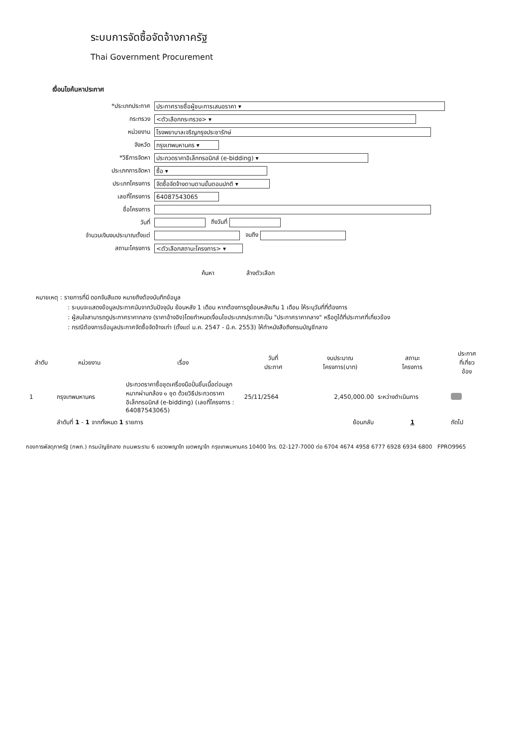ระบบการจัดซื้อจัดจ้างภาครัฐ
Thai Government Procurement
เงื่อนไขค้นหาประกาศ
| *ประเภทประกาศ | ประกาศรายชื่อผู้ชนะการเสนอราคา ▾ |
| กระทรวง | <ตัวเลือกกระทรวง> ▾ |
| หน่วยงาน | โรงพยาบาลเจริญกรุงประชารักษ์ |
| จังหวัด | กรุงเทพมหานคร ▾ |
| *วิธีการจัดหา | ประกวดราคาอิเล็กทรอนิกส์ (e-bidding) ▾ |
| ประเภทการจัดหา | ซื้อ ▾ |
| ประเภทโครงการ | จัดซื้อจัดจ้างตามตามขั้นตอนปกติ ▾ |
| เลขที่โครงการ | 64087543065 |
| ชื่อโครงการ | |
| วันที่ | ถึงวันที่ |
| จำนวนเงินงบประมาณตั้งแต่ | จนถึง |
| สถานะโครงการ | <ตัวเลือกสถานะโครงการ> ▾ |
ค้นหา ล้างตัวเลือก
หมายเหตุ : รายการที่มี ดอกจันสีแดง หมายถึงต้องบันทึกข้อมูล
: ระบบจะแสดงข้อมูลประกาศนับจากวันปัจจุบัน ย้อนหลัง 1 เดือน หากต้องการดูย้อนหลังเกิน 1 เดือน ให้ระบุวันที่ที่ต้องการ
: ผู้สนใจสามารถดูประกาศราคากลาง (ราคาอ้างอิง)โดยกำหนดเงื่อนไขประเภทประกาศเป็น "ประกาศราคากลาง" หรือดูได้ที่ประกาศที่เกี่ยวข้อง
: กรณีต้องการข้อมูลประกาศจัดซื้อจัดจ้างเก่า (ตั้งแต่ ม.ค. 2547 - มี.ค. 2553) ให้ทำหนังสือถึงกรมบัญชีกลาง
| ลำดับ | หน่วยงาน | เรื่อง | วันที่ ประกาศ | งบประมาณ โครงการ(บาท) | สถานะ โครงการ | ประกาศ ที่เกี่ยว ข้อง |
| --- | --- | --- | --- | --- | --- | --- |
| 1 | กรุงเทพมหานคร | ประกวดราคาซื้อชุดเครื่องมือปั่นชิ้นเนื้อต่อมลูกหมากผ่านกล้อง ๑ ชุด ด้วยวิธีประกวดราคาอิเล็กทรอนิกส์ (e-bidding) (เลขที่โครงการ : 64087543065) | 25/11/2564 | 2,450,000.00 | ระหว่างดำเนินการ | |
| | ลำดับที่ 1 - 1 จากทั้งหมด 1 รายการ | | | ย้อนกลับ | 1 | ถัดไป |
กองการพัสดุภาครัฐ (กพภ.) กรมบัญชีกลาง ถนนพระราม 6 แขวงพญาไท เขตพญาไท กรุงเทพมหานคร 10400 โทร. 02-127-7000 ต่อ 6704 4674 4958 6777 6928 6934 6800 FPRO9965